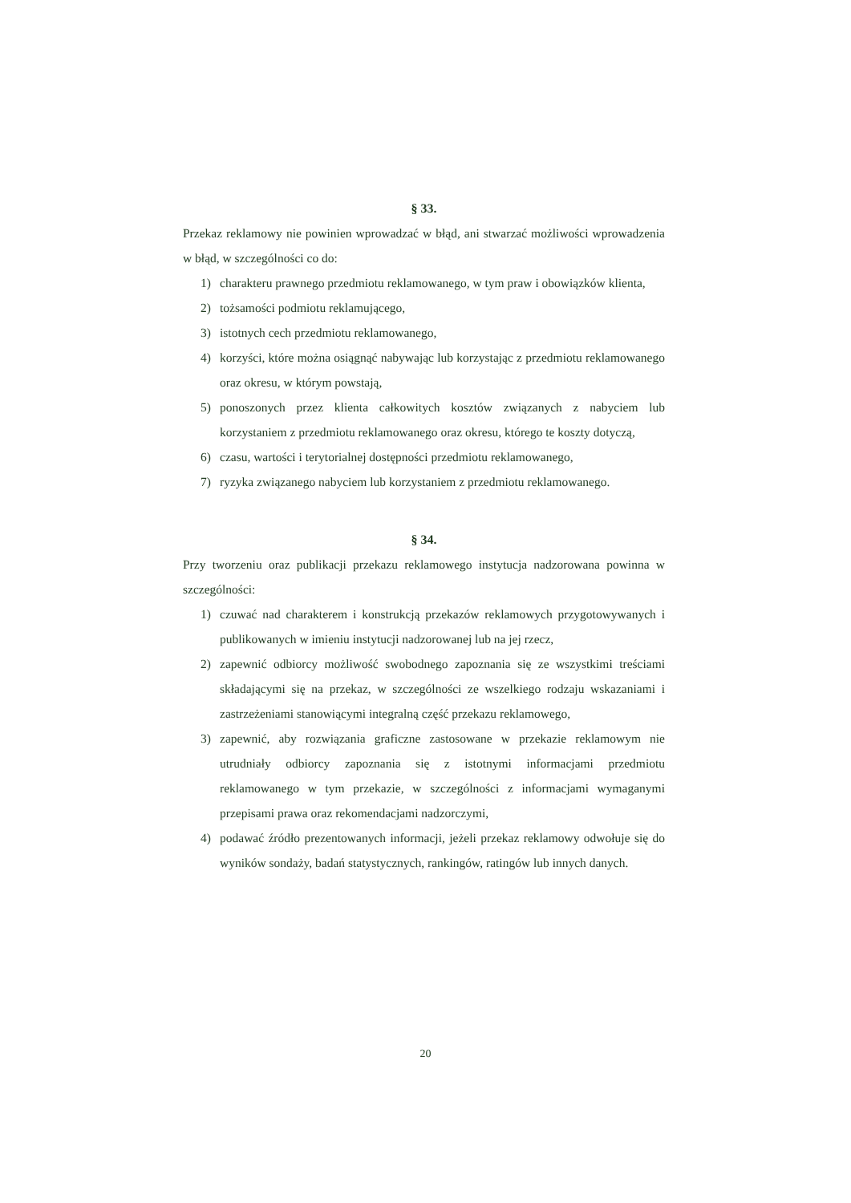§ 33.
Przekaz reklamowy nie powinien wprowadzać w błąd, ani stwarzać możliwości wprowadzenia w błąd, w szczególności co do:
1) charakteru prawnego przedmiotu reklamowanego, w tym praw i obowiązków klienta,
2) tożsamości podmiotu reklamującego,
3) istotnych cech przedmiotu reklamowanego,
4) korzyści, które można osiągnąć nabywając lub korzystając z przedmiotu reklamowanego oraz okresu, w którym powstają,
5) ponoszonych przez klienta całkowitych kosztów związanych z nabyciem lub korzystaniem z przedmiotu reklamowanego oraz okresu, którego te koszty dotyczą,
6) czasu, wartości i terytorialnej dostępności przedmiotu reklamowanego,
7) ryzyka związanego nabyciem lub korzystaniem z przedmiotu reklamowanego.
§ 34.
Przy tworzeniu oraz publikacji przekazu reklamowego instytucja nadzorowana powinna w szczególności:
1) czuwać nad charakterem i konstrukcją przekazów reklamowych przygotowywanych i publikowanych w imieniu instytucji nadzorowanej lub na jej rzecz,
2) zapewnić odbiorcy możliwość swobodnego zapoznania się ze wszystkimi treściami składającymi się na przekaz, w szczególności ze wszelkiego rodzaju wskazaniami i zastrzeżeniami stanowiącymi integralną część przekazu reklamowego,
3) zapewnić, aby rozwiązania graficzne zastosowane w przekazie reklamowym nie utrudniały odbiorcy zapoznania się z istotnymi informacjami przedmiotu reklamowanego w tym przekazie, w szczególności z informacjami wymaganymi przepisami prawa oraz rekomendacjami nadzorczymi,
4) podawać źródło prezentowanych informacji, jeżeli przekaz reklamowy odwołuje się do wyników sondaży, badań statystycznych, rankingów, ratingów lub innych danych.
20